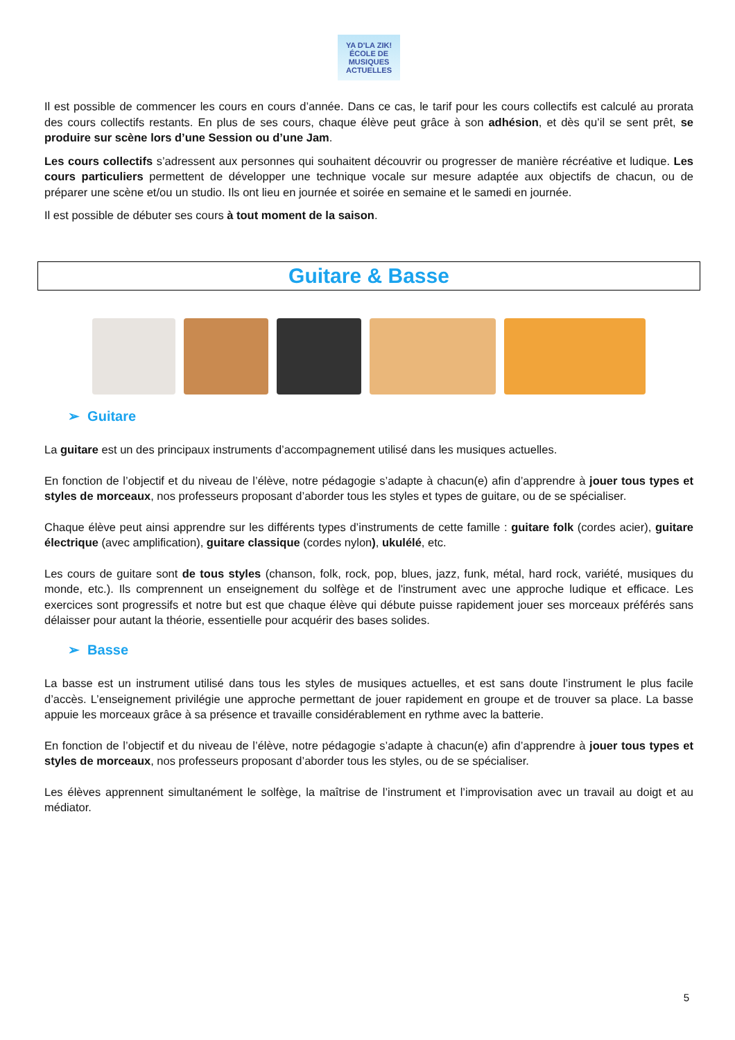YA D'LA ZIK!
ÉCOLE DE MUSIQUES ACTUELLES
Il est possible de commencer les cours en cours d’année. Dans ce cas, le tarif pour les cours collectifs est calculé au prorata des cours collectifs restants. En plus de ses cours, chaque élève peut grâce à son adhésion, et dès qu’il se sent prêt, se produire sur scène lors d’une Session ou d’une Jam.
Les cours collectifs s’adressent aux personnes qui souhaitent découvrir ou progresser de manière récréative et ludique. Les cours particuliers permettent de développer une technique vocale sur mesure adaptée aux objectifs de chacun, ou de préparer une scène et/ou un studio. Ils ont lieu en journée et soirée en semaine et le samedi en journée.
Il est possible de débuter ses cours à tout moment de la saison.
Guitare & Basse
➢ Guitare
La guitare est un des principaux instruments d’accompagnement utilisé dans les musiques actuelles.
En fonction de l’objectif et du niveau de l’élève, notre pédagogie s’adapte à chacun(e) afin d’apprendre à jouer tous types et styles de morceaux, nos professeurs proposant d’aborder tous les styles et types de guitare, ou de se spécialiser.
Chaque élève peut ainsi apprendre sur les différents types d’instruments de cette famille : guitare folk (cordes acier), guitare électrique (avec amplification), guitare classique (cordes nylon), ukulélé, etc.
Les cours de guitare sont de tous styles (chanson, folk, rock, pop, blues, jazz, funk, métal, hard rock, variété, musiques du monde, etc.). Ils comprennent un enseignement du solfège et de l'instrument avec une approche ludique et efficace. Les exercices sont progressifs et notre but est que chaque élève qui débute puisse rapidement jouer ses morceaux préférés sans délaisser pour autant la théorie, essentielle pour acquérir des bases solides.
➢ Basse
La basse est un instrument utilisé dans tous les styles de musiques actuelles, et est sans doute l’instrument le plus facile d’accès. L’enseignement privilégie une approche permettant de jouer rapidement en groupe et de trouver sa place. La basse appuie les morceaux grâce à sa présence et travaille considérablement en rythme avec la batterie.
En fonction de l’objectif et du niveau de l’élève, notre pédagogie s’adapte à chacun(e) afin d’apprendre à jouer tous types et styles de morceaux, nos professeurs proposant d’aborder tous les styles, ou de se spécialiser.
Les élèves apprennent simultanément le solfège, la maîtrise de l’instrument et l’improvisation avec un travail au doigt et au médiator.
5